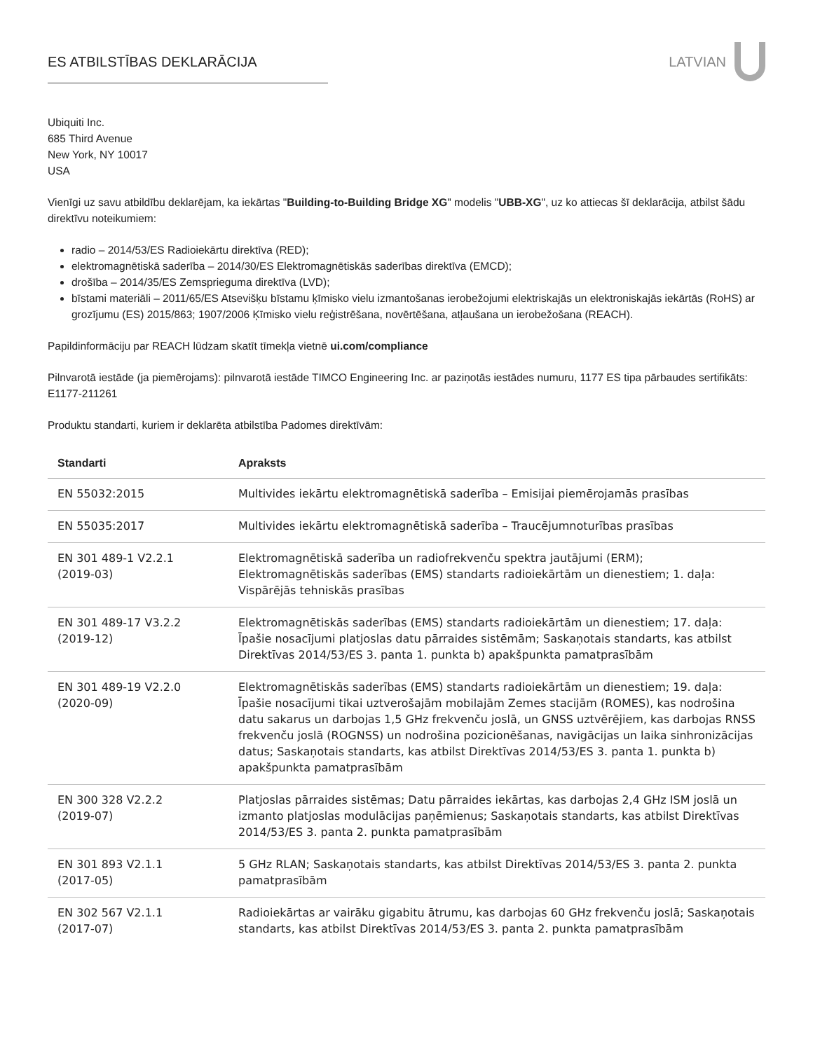ES ATBILSTĪBAS DEKLARĀCIJA LATVIAN
Ubiquiti Inc.
685 Third Avenue
New York, NY 10017
USA
Vienīgi uz savu atbildību deklarējam, ka iekārtas "Building-to-Building Bridge XG" modelis "UBB-XG", uz ko attiecas šī deklarācija, atbilst šādu direktīvu noteikumiem:
radio – 2014/53/ES Radioiekārtu direktīva (RED);
elektromagnētiskā saderība – 2014/30/ES Elektromagnētiskās saderības direktīva (EMCD);
drošība – 2014/35/ES Zemsprieguma direktīva (LVD);
bīstami materiāli – 2011/65/ES Atsevišķu bīstamu ķīmisko vielu izmantošanas ierobežojumi elektriskajās un elektroniskajās iekārtās (RoHS) ar grozījumu (ES) 2015/863; 1907/2006 Ķīmisko vielu reģistrēšana, novērtēšana, atļaušana un ierobežošana (REACH).
Papildinformāciju par REACH lūdzam skatīt tīmekļa vietnē ui.com/compliance
Pilnvarotā iestāde (ja piemērojams): pilnvarotā iestāde TIMCO Engineering Inc. ar paziņotās iestādes numuru, 1177 ES tipa pārbaudes sertifikāts: E1177-211261
Produktu standarti, kuriem ir deklarēta atbilstība Padomes direktīvām:
| Standarti | Apraksts |
| --- | --- |
| EN 55032:2015 | Multivides iekārtu elektromagnētiskā saderība – Emisijai piemērojamās prasības |
| EN 55035:2017 | Multivides iekārtu elektromagnētiskā saderība – Traucējumnoturības prasības |
| EN 301 489-1 V2.2.1 (2019-03) | Elektromagnētiskā saderība un radiofrekvenču spektra jautājumi (ERM); Elektromagnētiskās saderības (EMS) standarts radioiekārtām un dienestiem; 1. daļa: Vispārējās tehniskās prasības |
| EN 301 489-17 V3.2.2 (2019-12) | Elektromagnētiskās saderības (EMS) standarts radioiekārtām un dienestiem; 17. daļa: Īpašie nosacījumi platjoslas datu pārraides sistēmām; Saskaņotais standarts, kas atbilst Direktīvas 2014/53/ES 3. panta 1. punkta b) apakšpunkta pamatprasībām |
| EN 301 489-19 V2.2.0 (2020-09) | Elektromagnētiskās saderības (EMS) standarts radioiekārtām un dienestiem; 19. daļa: Īpašie nosacījumi tikai uztverošajām mobilajām Zemes stacijām (ROMES), kas nodrošina datu sakarus un darbojas 1,5 GHz frekvenču joslā, un GNSS uztvērējiem, kas darbojas RNSS frekvenču joslā (ROGNSS) un nodrošina pozicionēšanas, navigācijas un laika sinhronizācijas datus; Saskaņotais standarts, kas atbilst Direktīvas 2014/53/ES 3. panta 1. punkta b) apakšpunkta pamatprasībām |
| EN 300 328 V2.2.2 (2019-07) | Platjoslas pārraides sistēmas; Datu pārraides iekārtas, kas darbojas 2,4 GHz ISM joslā un izmanto platjoslas modulācijas paņēmienus; Saskaņotais standarts, kas atbilst Direktīvas 2014/53/ES 3. panta 2. punkta pamatprasībām |
| EN 301 893 V2.1.1 (2017-05) | 5 GHz RLAN; Saskaņotais standarts, kas atbilst Direktīvas 2014/53/ES 3. panta 2. punkta pamatprasībām |
| EN 302 567 V2.1.1 (2017-07) | Radioiekārtas ar vairāku gigabitu ātrumu, kas darbojas 60 GHz frekvenču joslā; Saskaņotais standarts, kas atbilst Direktīvas 2014/53/ES 3. panta 2. punkta pamatprasībām |